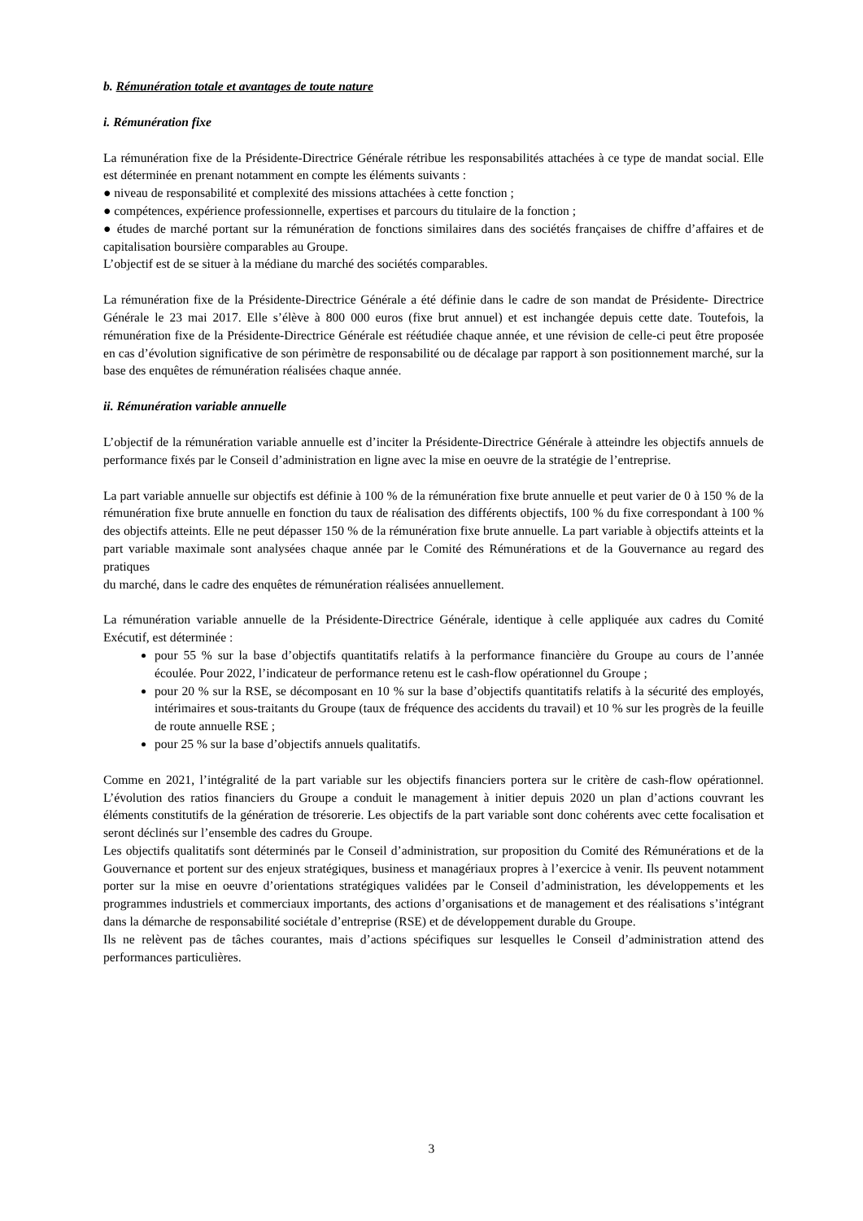b. Rémunération totale et avantages de toute nature
i. Rémunération fixe
La rémunération fixe de la Présidente-Directrice Générale rétribue les responsabilités attachées à ce type de mandat social. Elle est déterminée en prenant notamment en compte les éléments suivants :
● niveau de responsabilité et complexité des missions attachées à cette fonction ;
● compétences, expérience professionnelle, expertises et parcours du titulaire de la fonction ;
● études de marché portant sur la rémunération de fonctions similaires dans des sociétés françaises de chiffre d’affaires et de capitalisation boursière comparables au Groupe.
L’objectif est de se situer à la médiane du marché des sociétés comparables.
La rémunération fixe de la Présidente-Directrice Générale a été définie dans le cadre de son mandat de Présidente- Directrice Générale le 23 mai 2017. Elle s’élève à 800 000 euros (fixe brut annuel) et est inchangée depuis cette date. Toutefois, la rémunération fixe de la Présidente-Directrice Générale est réétudiée chaque année, et une révision de celle-ci peut être proposée en cas d’évolution significative de son périmètre de responsabilité ou de décalage par rapport à son positionnement marché, sur la base des enquêtes de rémunération réalisées chaque année.
ii. Rémunération variable annuelle
L’objectif de la rémunération variable annuelle est d’inciter la Présidente-Directrice Générale à atteindre les objectifs annuels de performance fixés par le Conseil d’administration en ligne avec la mise en oeuvre de la stratégie de l’entreprise.
La part variable annuelle sur objectifs est définie à 100 % de la rémunération fixe brute annuelle et peut varier de 0 à 150 % de la rémunération fixe brute annuelle en fonction du taux de réalisation des différents objectifs, 100 % du fixe correspondant à 100 % des objectifs atteints. Elle ne peut dépasser 150 % de la rémunération fixe brute annuelle. La part variable à objectifs atteints et la part variable maximale sont analysées chaque année par le Comité des Rémunérations et de la Gouvernance au regard des pratiques
du marché, dans le cadre des enquêtes de rémunération réalisées annuellement.
La rémunération variable annuelle de la Présidente-Directrice Générale, identique à celle appliquée aux cadres du Comité Exécutif, est déterminée :
pour 55 % sur la base d’objectifs quantitatifs relatifs à la performance financière du Groupe au cours de l’année écoulée. Pour 2022, l’indicateur de performance retenu est le cash-flow opérationnel du Groupe ;
pour 20 % sur la RSE, se décomposant en 10 % sur la base d’objectifs quantitatifs relatifs à la sécurité des employés, intérimaires et sous-traitants du Groupe (taux de fréquence des accidents du travail) et 10 % sur les progrès de la feuille de route annuelle RSE ;
pour 25 % sur la base d’objectifs annuels qualitatifs.
Comme en 2021, l’intégralité de la part variable sur les objectifs financiers portera sur le critère de cash-flow opérationnel. L’évolution des ratios financiers du Groupe a conduit le management à initier depuis 2020 un plan d’actions couvrant les éléments constitutifs de la génération de trésorerie. Les objectifs de la part variable sont donc cohérents avec cette focalisation et seront déclinés sur l’ensemble des cadres du Groupe.
Les objectifs qualitatifs sont déterminés par le Conseil d’administration, sur proposition du Comité des Rémunérations et de la Gouvernance et portent sur des enjeux stratégiques, business et managériaux propres à l’exercice à venir. Ils peuvent notamment porter sur la mise en oeuvre d’orientations stratégiques validées par le Conseil d’administration, les développements et les programmes industriels et commerciaux importants, des actions d’organisations et de management et des réalisations s’intégrant dans la démarche de responsabilité sociétale d’entreprise (RSE) et de développement durable du Groupe.
Ils ne relèvent pas de tâches courantes, mais d’actions spécifiques sur lesquelles le Conseil d’administration attend des performances particulières.
3